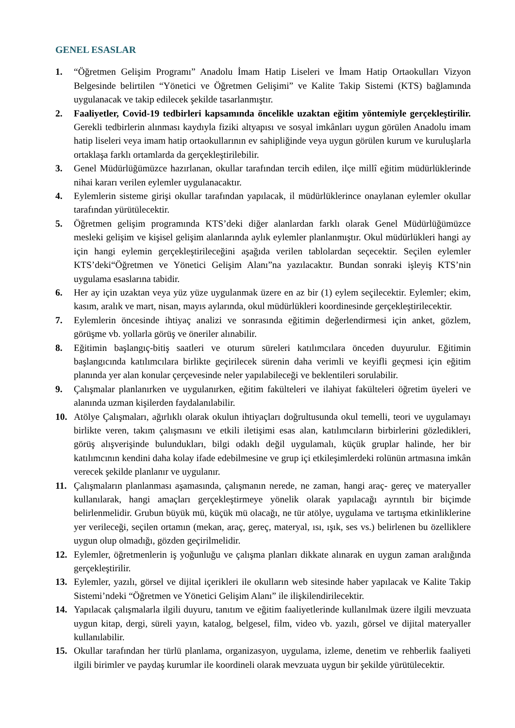GENEL ESASLAR
1. “Öğretmen Gelişim Programı” Anadolu İmam Hatip Liseleri ve İmam Hatip Ortaokulları Vizyon Belgesinde belirtilen “Yönetici ve Öğretmen Gelişimi” ve Kalite Takip Sistemi (KTS) bağlamında uygulanacak ve takip edilecek şekilde tasarlanmıştır.
2. Faaliyetler, Covid-19 tedbirleri kapsamında öncelikle uzaktan eğitim yöntemiyle gerçekleştirilir. Gerekli tedbirlerin alınması kaydıyla fiziki altyapısı ve sosyal imkânları uygun görülen Anadolu imam hatip liseleri veya imam hatip ortaokullarının ev sahipliğinde veya uygun görülen kurum ve kuruluşlarla ortaklaşa farklı ortamlarda da gerçekleştirilebilir.
3. Genel Müdürlüğümüzce hazırlanan, okullar tarafından tercih edilen, ilçe millî eğitim müdürlüklerinde nihai kararı verilen eylemler uygulanacaktır.
4. Eylemlerin sisteme girişi okullar tarafından yapılacak, il müdürlüklerince onaylanan eylemler okullar tarafından yürütülecektir.
5. Öğretmen gelişim programında KTS’deki diğer alanlardan farklı olarak Genel Müdürlüğümüzce mesleki gelişim ve kişisel gelişim alanlarında aylık eylemler planlanmıştır. Okul müdürlükleri hangi ay için hangi eylemin gerçekleştirileceğini aşağıda verilen tablolardan seçecektir. Seçilen eylemler KTS’deki“Öğretmen ve Yönetici Gelişim Alanı”na yazılacaktır. Bundan sonraki işleyiş KTS’nin uygulama esaslarına tabidir.
6. Her ay için uzaktan veya yüz yüze uygulanmak üzere en az bir (1) eylem seçilecektir. Eylemler; ekim, kasım, aralık ve mart, nisan, mayıs aylarında, okul müdürlükleri koordinesinde gerçekleştirilecektir.
7. Eylemlerin öncesinde ihtiyaç analizi ve sonrasında eğitimin değerlendirmesi için anket, gözlem, görüşme vb. yollarla görüş ve öneriler alınabilir.
8. Eğitimin başlangıç-bitiş saatleri ve oturum süreleri katılımcılara önceden duyurulur. Eğitimin başlangıcında katılımcılara birlikte geçirilecek sürenin daha verimli ve keyifli geçmesi için eğitim planında yer alan konular çerçevesinde neler yapılabileceği ve beklentileri sorulabilir.
9. Çalışmalar planlanırken ve uygulanırken, eğitim fakülteleri ve ilahiyat fakülteleri öğretim üyeleri ve alanında uzman kişilerden faydalanılabilir.
10. Atölye Çalışmaları, ağırlıklı olarak okulun ihtiyaçları doğrultusunda okul temelli, teori ve uygulamayı birlikte veren, takım çalışmasını ve etkili iletişimi esas alan, katılımcıların birbirlerini gözledikleri, görüş alışverişinde bulundukları, bilgi odaklı değil uygulamalı, küçük gruplar halinde, her bir katılımcının kendini daha kolay ifade edebilmesine ve grup içi etkileşimlerdeki rolünün artmasına imkân verecek şekilde planlanır ve uygulanır.
11. Çalışmaların planlanması aşamasında, çalışmanın nerede, ne zaman, hangi araç- gereç ve materyaller kullanılarak, hangi amaçları gerçekleştirmeye yönelik olarak yapılacağı ayrıntılı bir biçimde belirlenmelidir. Grubun büyük mü, küçük mü olacağı, ne tür atölye, uygulama ve tartışma etkinliklerine yer verileceği, seçilen ortamın (mekan, araç, gereç, materyal, ısı, ışık, ses vs.) belirlenen bu özelliklere uygun olup olmadığı, gözden geçirilmelidir.
12. Eylemler, öğretmenlerin iş yoğunluğu ve çalışma planları dikkate alınarak en uygun zaman aralığında gerçekleştirilir.
13. Eylemler, yazılı, görsel ve dijital içerikleri ile okulların web sitesinde haber yapılacak ve Kalite Takip Sistemi’ndeki “Öğretmen ve Yönetici Gelişim Alanı” ile ilişkilendirilecektir.
14. Yapılacak çalışmalarla ilgili duyuru, tanıtım ve eğitim faaliyetlerinde kullanılmak üzere ilgili mevzuata uygun kitap, dergi, süreli yayın, katalog, belgesel, film, video vb. yazılı, görsel ve dijital materyaller kullanılabilir.
15. Okullar tarafından her türlü planlama, organizasyon, uygulama, izleme, denetim ve rehberlik faaliyeti ilgili birimler ve paydaş kurumlar ile koordineli olarak mevzuata uygun bir şekilde yürütülecektir.